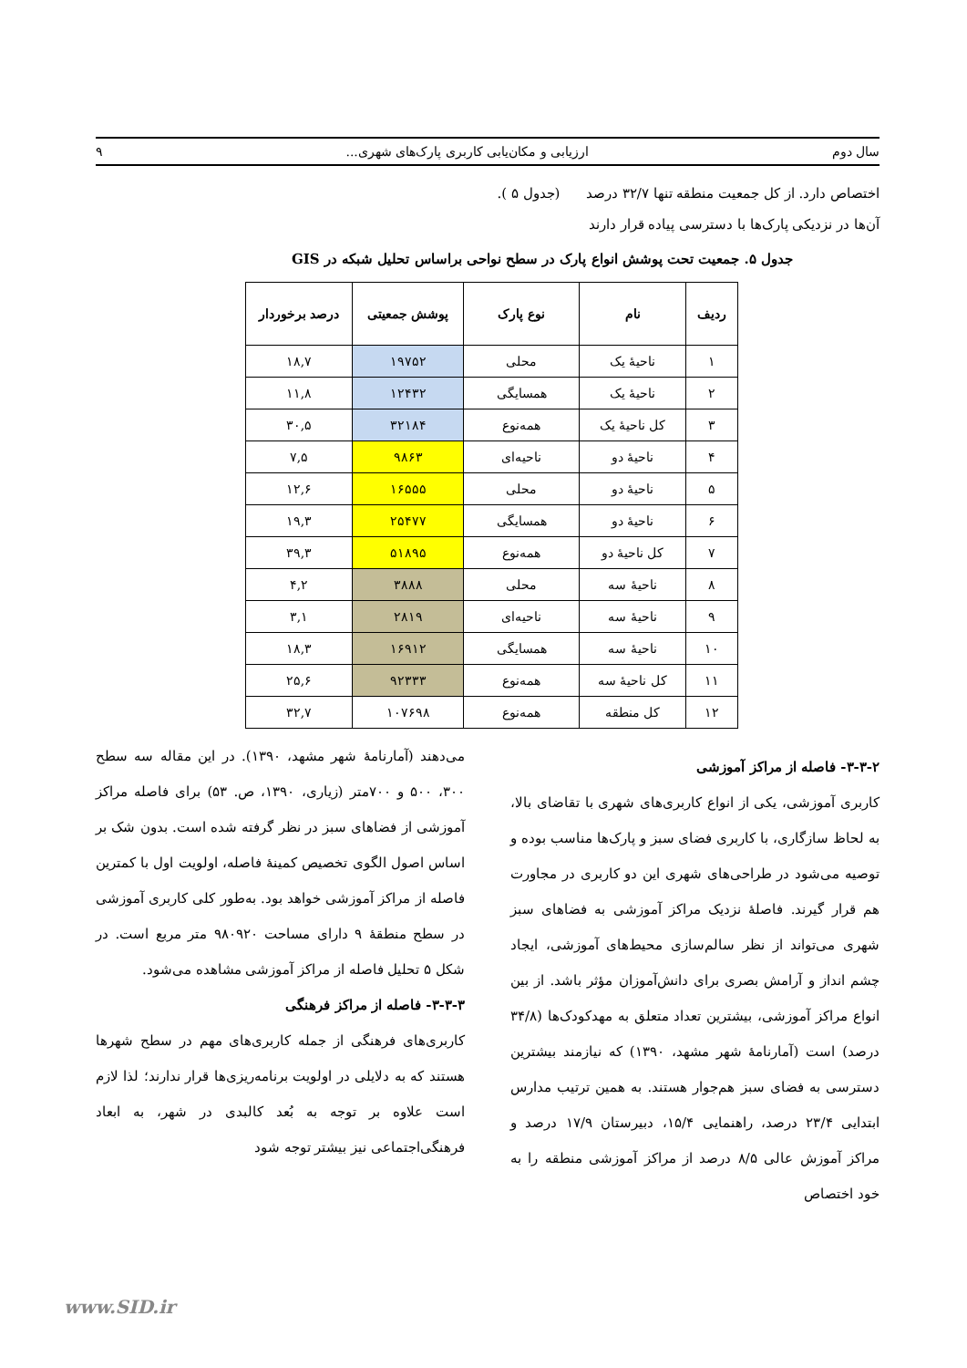سال دوم ارزیابی و مکان‌یابی کاربری پارک‌های شهری... ۹
اختصاص دارد. از کل جمعیت منطقه تنها ۳۲/۷ درصد (جدول ۵ ).
آن‌ها در نزدیکی پارک‌ها با دسترسی پیاده قرار دارند
جدول ۵. جمعیت تحت پوشش انواع پارک در سطح نواحی براساس تحلیل شبکه در GIS
| ردیف | نام | نوع پارک | پوشش جمعیتی | درصد برخوردار |
| --- | --- | --- | --- | --- |
| ۱ | ناحیهٔ یک | محلی | ۱۹۷۵۲ | ۱۸,۷ |
| ۲ | ناحیهٔ یک | همسایگی | ۱۲۴۳۲ | ۱۱,۸ |
| ۳ | کل ناحیهٔ یک | همه‌نوع | ۳۲۱۸۴ | ۳۰,۵ |
| ۴ | ناحیهٔ دو | ناحیه‌ای | ۹۸۶۳ | ۷,۵ |
| ۵ | ناحیهٔ دو | محلی | ۱۶۵۵۵ | ۱۲,۶ |
| ۶ | ناحیهٔ دو | همسایگی | ۲۵۴۷۷ | ۱۹,۳ |
| ۷ | کل ناحیهٔ دو | همه‌نوع | ۵۱۸۹۵ | ۳۹,۳ |
| ۸ | ناحیهٔ سه | محلی | ۳۸۸۸ | ۴,۲ |
| ۹ | ناحیهٔ سه | ناحیه‌ای | ۲۸۱۹ | ۳,۱ |
| ۱۰ | ناحیهٔ سه | همسایگی | ۱۶۹۱۲ | ۱۸,۳ |
| ۱۱ | کل ناحیهٔ سه | همه‌نوع | ۹۲۳۳۳ | ۲۵,۶ |
| ۱۲ | کل منطقه | همه‌نوع | ۱۰۷۶۹۸ | ۳۲,۷ |
۳-۳-۲- فاصله از مراکز آموزشی
کاربری آموزشی، یکی از انواع کاربری‌های شهری با تقاضای بالا، به لحاظ سازگاری، با کاربری فضای سبز و پارک‌ها مناسب بوده و توصیه می‌شود در طراحی‌های شهری این دو کاربری در مجاورت هم قرار گیرند. فاصلهٔ نزدیک مراکز آموزشی به فضاهای سبز شهری می‌تواند از نظر سالم‌سازی محیط‌های آموزشی، ایجاد چشم انداز و آرامش بصری برای دانش‌آموزان مؤثر باشد. از بین انواع مراکز آموزشی، بیشترین تعداد متعلق به مهدکودک‌ها (۳۴/۸ درصد) است (آمارنامهٔ شهر مشهد، ۱۳۹۰) که نیازمند بیشترین دسترسی به فضای سبز هم‌جوار هستند. به همین ترتیب مدارس ابتدایی ۲۳/۴ درصد، راهنمایی ۱۵/۴، دبیرستان ۱۷/۹ درصد و مراکز آموزش عالی ۸/۵ درصد از مراکز آموزشی منطقه را به خود اختصاص
می‌دهند (آمارنامهٔ شهر مشهد، ۱۳۹۰). در این مقاله سه سطح ۳۰۰، ۵۰۰ و ۷۰۰متر (زیاری، ۱۳۹۰، ص. ۵۳) برای فاصله مراکز آموزشی از فضاهای سبز در نظر گرفته شده است. بدون شک بر اساس اصول الگوی تخصیص کمینهٔ فاصله، اولویت اول با کمترین فاصله از مراکز آموزشی خواهد بود. به‌طور کلی کاربری آموزشی در سطح منطقهٔ ۹ دارای مساحت ۹۸۰۹۲۰ متر مربع است. در شکل ۵ تحلیل فاصله از مراکز آموزشی مشاهده می‌شود.
۳-۳-۳- فاصله از مراکز فرهنگی
کاربری‌های فرهنگی از جمله کاربری‌های مهم در سطح شهرها هستند که به دلایلی در اولویت برنامه‌ریزی‌ها قرار ندارند؛ لذا لازم است علاوه بر توجه به بُعد کالبدی در شهر، به ابعاد فرهنگی‌اجتماعی نیز بیشتر توجه شود
www.SID.ir